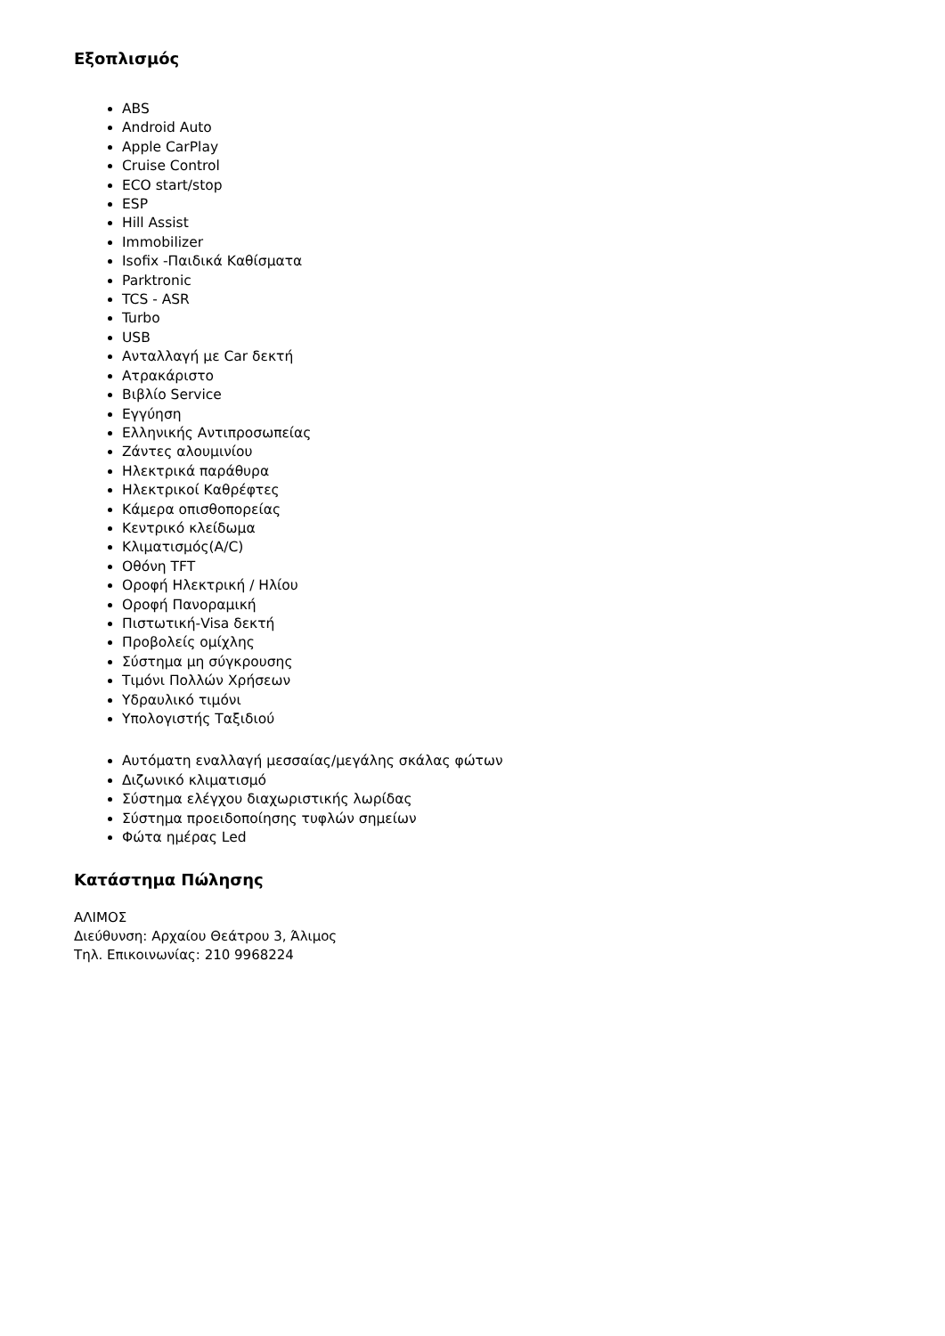Εξοπλισμός
ABS
Android Auto
Apple CarPlay
Cruise Control
ECO start/stop
ESP
Hill Assist
Immobilizer
Isofix -Παιδικά Καθίσματα
Parktronic
TCS - ASR
Turbo
USB
Ανταλλαγή με Car δεκτή
Ατρακάριστο
Βιβλίο Service
Εγγύηση
Ελληνικής Αντιπροσωπείας
Ζάντες αλουμινίου
Ηλεκτρικά παράθυρα
Ηλεκτρικοί Καθρέφτες
Κάμερα οπισθοπορείας
Κεντρικό κλείδωμα
Κλιματισμός(A/C)
Οθόνη TFT
Οροφή Ηλεκτρική / Ηλίου
Οροφή Πανοραμική
Πιστωτική-Visa δεκτή
Προβολείς ομίχλης
Σύστημα μη σύγκρουσης
Τιμόνι Πολλών Χρήσεων
Υδραυλικό τιμόνι
Υπολογιστής Ταξιδιού
Αυτόματη εναλλαγή μεσσαίας/μεγάλης σκάλας φώτων
Διζωνικό κλιματισμό
Σύστημα ελέγχου διαχωριστικής λωρίδας
Σύστημα προειδοποίησης τυφλών σημείων
Φώτα ημέρας Led
Κατάστημα Πώλησης
ΑΛΙΜΟΣ
Διεύθυνση: Αρχαίου Θεάτρου 3, Άλιμος
Τηλ. Επικοινωνίας: 210 9968224